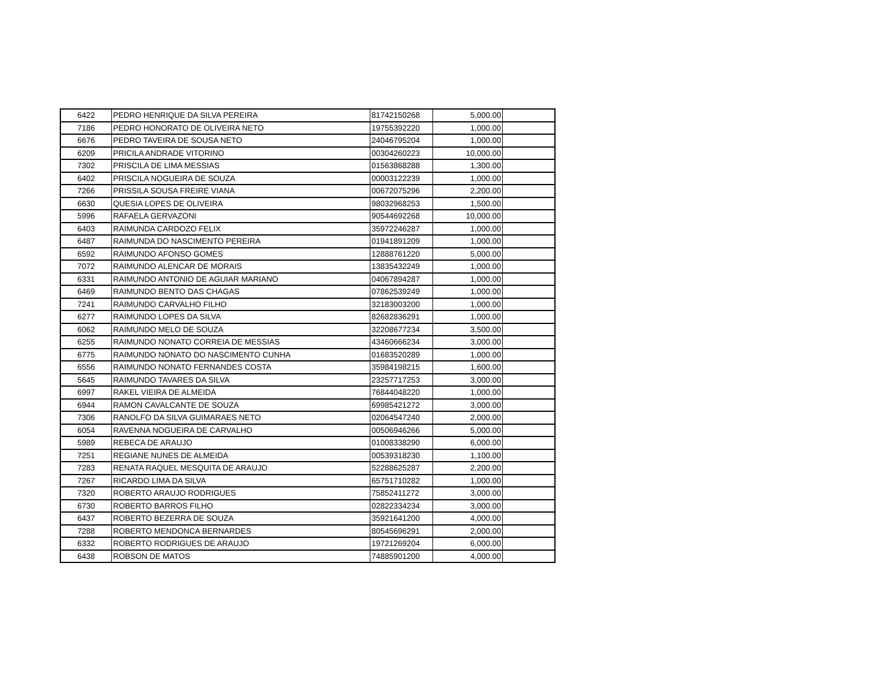| 6422 | PEDRO HENRIQUE DA SILVA PEREIRA | 81742150268 | 5,000.00 | |
| 7186 | PEDRO HONORATO DE OLIVEIRA NETO | 19755392220 | 1,000.00 | |
| 6676 | PEDRO TAVEIRA DE SOUSA NETO | 24046795204 | 1,000.00 | |
| 6209 | PRICILA ANDRADE VITORINO | 00304260223 | 10,000.00 | |
| 7302 | PRISCILA DE LIMA MESSIAS | 01563868288 | 1,300.00 | |
| 6402 | PRISCILA NOGUEIRA DE SOUZA | 00003122239 | 1,000.00 | |
| 7266 | PRISSILA SOUSA FREIRE VIANA | 00672075296 | 2,200.00 | |
| 6630 | QUESIA LOPES DE OLIVEIRA | 98032968253 | 1,500.00 | |
| 5996 | RAFAELA GERVAZONI | 90544692268 | 10,000.00 | |
| 6403 | RAIMUNDA CARDOZO FELIX | 35972246287 | 1,000.00 | |
| 6487 | RAIMUNDA DO NASCIMENTO PEREIRA | 01941891209 | 1,000.00 | |
| 6592 | RAIMUNDO AFONSO GOMES | 12888761220 | 5,000.00 | |
| 7072 | RAIMUNDO ALENCAR DE MORAIS | 13835432249 | 1,000.00 | |
| 6331 | RAIMUNDO ANTONIO DE AGUIAR MARIANO | 04067894287 | 1,000.00 | |
| 6469 | RAIMUNDO BENTO DAS CHAGAS | 07862539249 | 1,000.00 | |
| 7241 | RAIMUNDO CARVALHO FILHO | 32183003200 | 1,000.00 | |
| 6277 | RAIMUNDO LOPES DA SILVA | 82682836291 | 1,000.00 | |
| 6062 | RAIMUNDO MELO DE SOUZA | 32208677234 | 3,500.00 | |
| 6255 | RAIMUNDO NONATO CORREIA DE MESSIAS | 43460666234 | 3,000.00 | |
| 6775 | RAIMUNDO NONATO DO NASCIMENTO CUNHA | 01683520289 | 1,000.00 | |
| 6556 | RAIMUNDO NONATO FERNANDES COSTA | 35984198215 | 1,600.00 | |
| 5645 | RAIMUNDO TAVARES DA SILVA | 23257717253 | 3,000.00 | |
| 6997 | RAKEL VIEIRA DE ALMEIDA | 76844048220 | 1,000.00 | |
| 6944 | RAMON CAVALCANTE DE SOUZA | 69985421272 | 3,000.00 | |
| 7306 | RANOLFO DA SILVA GUIMARAES NETO | 02064547240 | 2,000.00 | |
| 6054 | RAVENNA NOGUEIRA DE CARVALHO | 00506946266 | 5,000.00 | |
| 5989 | REBECA DE ARAUJO | 01008338290 | 6,000.00 | |
| 7251 | REGIANE NUNES DE ALMEIDA | 00539318230 | 1,100.00 | |
| 7283 | RENATA RAQUEL MESQUITA DE ARAUJO | 52288625287 | 2,200.00 | |
| 7267 | RICARDO LIMA DA SILVA | 65751710282 | 1,000.00 | |
| 7320 | ROBERTO ARAUJO RODRIGUES | 75852411272 | 3,000.00 | |
| 6730 | ROBERTO BARROS FILHO | 02822334234 | 3,000.00 | |
| 6437 | ROBERTO BEZERRA DE SOUZA | 35921641200 | 4,000.00 | |
| 7288 | ROBERTO MENDONCA BERNARDES | 80545696291 | 2,000.00 | |
| 6332 | ROBERTO RODRIGUES DE ARAUJO | 19721269204 | 6,000.00 | |
| 6438 | ROBSON DE MATOS | 74885901200 | 4,000.00 | |